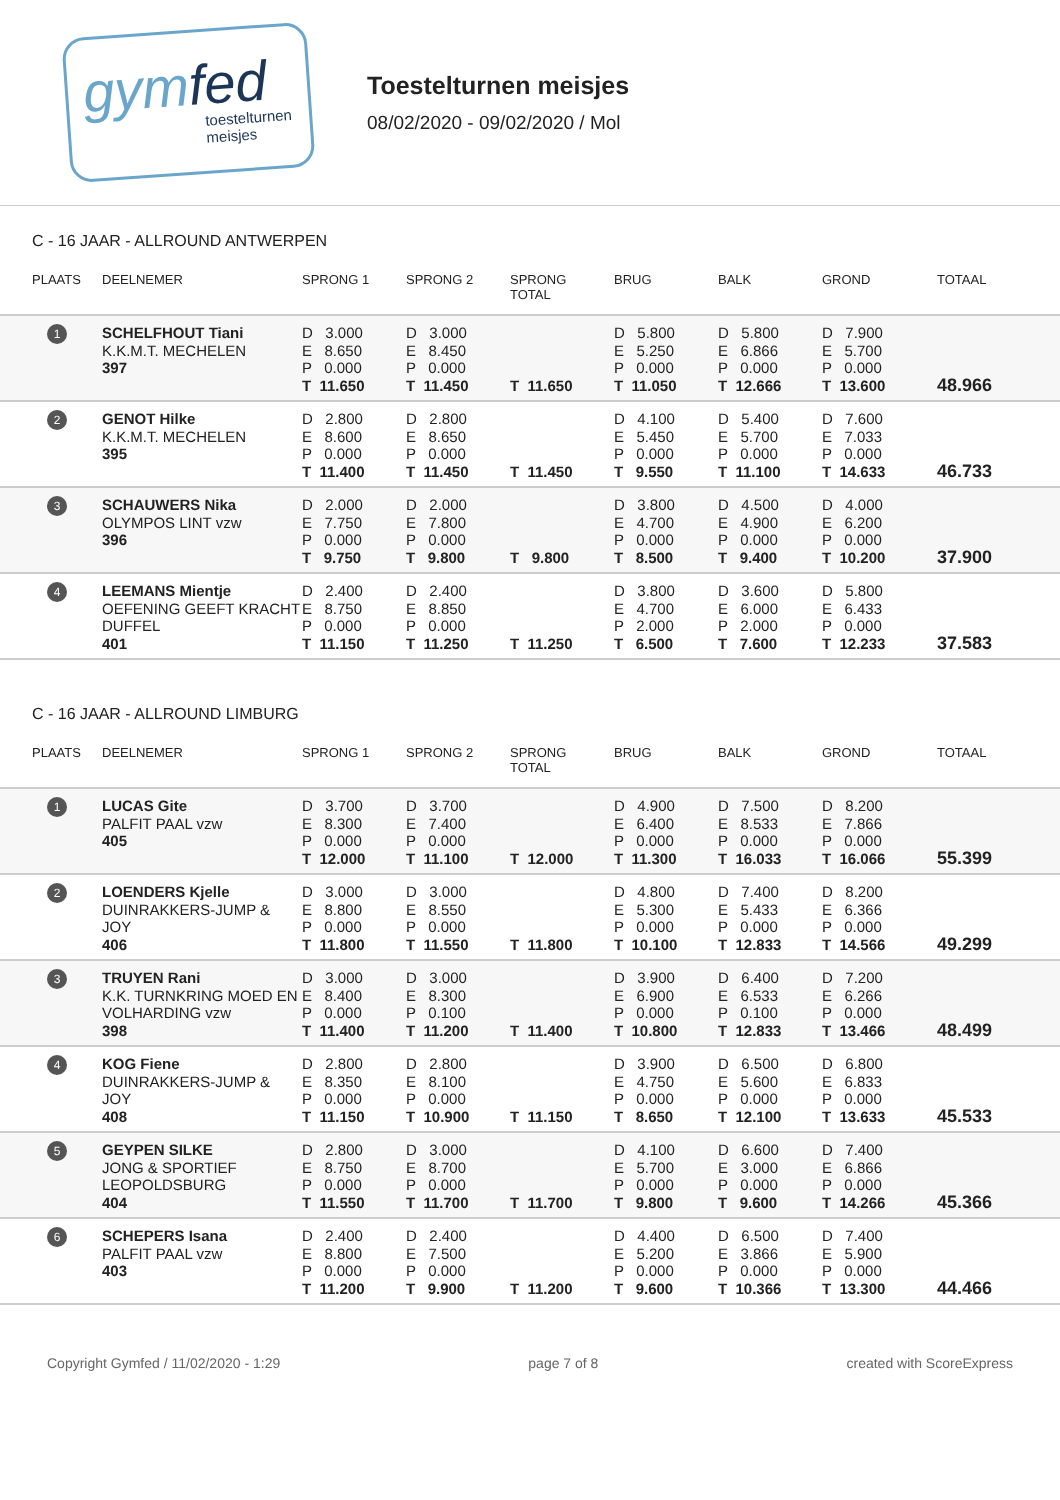gymfed
toestelturnen
meisjes
Toestelturnen meisjes
08/02/2020 - 09/02/2020 / Mol
C - 16 JAAR - ALLROUND ANTWERPEN
| PLAATS | DEELNEMER | SPRONG 1 | SPRONG 2 | SPRONG TOTAL | BRUG | BALK | GROND | TOTAAL |
| --- | --- | --- | --- | --- | --- | --- | --- | --- |
| 1 | SCHELFHOUT Tiani K.K.M.T. MECHELEN 397 | D 3.000 E 8.650 P 0.000 T 11.650 | D 3.000 E 8.450 P 0.000 T 11.450 | T 11.650 | D 5.800 E 5.250 P 0.000 T 11.050 | D 5.800 E 6.866 P 0.000 T 12.666 | D 7.900 E 5.700 P 0.000 T 13.600 | 48.966 |
| 2 | GENOT Hilke K.K.M.T. MECHELEN 395 | D 2.800 E 8.600 P 0.000 T 11.400 | D 2.800 E 8.650 P 0.000 T 11.450 | T 11.450 | D 4.100 E 5.450 P 0.000 T 9.550 | D 5.400 E 5.700 P 0.000 T 11.100 | D 7.600 E 7.033 P 0.000 T 14.633 | 46.733 |
| 3 | SCHAUWERS Nika OLYMPOS LINT vzw 396 | D 2.000 E 7.750 P 0.000 T 9.750 | D 2.000 E 7.800 P 0.000 T 9.800 | T 9.800 | D 3.800 E 4.700 P 0.000 T 8.500 | D 4.500 E 4.900 P 0.000 T 9.400 | D 4.000 E 6.200 P 0.000 T 10.200 | 37.900 |
| 4 | LEEMANS Mientje OEFENING GEEFT KRACHT DUFFEL 401 | D 2.400 E 8.750 P 0.000 T 11.150 | D 2.400 E 8.850 P 0.000 T 11.250 | T 11.250 | D 3.800 E 4.700 P 2.000 T 6.500 | D 3.600 E 6.000 P 2.000 T 7.600 | D 5.800 E 6.433 P 0.000 T 12.233 | 37.583 |
C - 16 JAAR - ALLROUND LIMBURG
| PLAATS | DEELNEMER | SPRONG 1 | SPRONG 2 | SPRONG TOTAL | BRUG | BALK | GROND | TOTAAL |
| --- | --- | --- | --- | --- | --- | --- | --- | --- |
| 1 | LUCAS Gite PALFIT PAAL vzw 405 | D 3.700 E 8.300 P 0.000 T 12.000 | D 3.700 E 7.400 P 0.000 T 11.100 | T 12.000 | D 4.900 E 6.400 P 0.000 T 11.300 | D 7.500 E 8.533 P 0.000 T 16.033 | D 8.200 E 7.866 P 0.000 T 16.066 | 55.399 |
| 2 | LOENDERS Kjelle DUINRAKKERS-JUMP & JOY 406 | D 3.000 E 8.800 P 0.000 T 11.800 | D 3.000 E 8.550 P 0.000 T 11.550 | T 11.800 | D 4.800 E 5.300 P 0.000 T 10.100 | D 7.400 E 5.433 P 0.000 T 12.833 | D 8.200 E 6.366 P 0.000 T 14.566 | 49.299 |
| 3 | TRUYEN Rani K.K. TURNKRING MOED EN VOLHARDING vzw 398 | D 3.000 E 8.400 P 0.000 T 11.400 | D 3.000 E 8.300 P 0.100 T 11.200 | T 11.400 | D 3.900 E 6.900 P 0.000 T 10.800 | D 6.400 E 6.533 P 0.100 T 12.833 | D 7.200 E 6.266 P 0.000 T 13.466 | 48.499 |
| 4 | KOG Fiene DUINRAKKERS-JUMP & JOY 408 | D 2.800 E 8.350 P 0.000 T 11.150 | D 2.800 E 8.100 P 0.000 T 10.900 | T 11.150 | D 3.900 E 4.750 P 0.000 T 8.650 | D 6.500 E 5.600 P 0.000 T 12.100 | D 6.800 E 6.833 P 0.000 T 13.633 | 45.533 |
| 5 | GEYPEN SILKE JONG & SPORTIEF LEOPOLDSBURG 404 | D 2.800 E 8.750 P 0.000 T 11.550 | D 3.000 E 8.700 P 0.000 T 11.700 | T 11.700 | D 4.100 E 5.700 P 0.000 T 9.800 | D 6.600 E 3.000 P 0.000 T 9.600 | D 7.400 E 6.866 P 0.000 T 14.266 | 45.366 |
| 6 | SCHEPERS Isana PALFIT PAAL vzw 403 | D 2.400 E 8.800 P 0.000 T 11.200 | D 2.400 E 7.500 P 0.000 T 9.900 | T 11.200 | D 4.400 E 5.200 P 0.000 T 9.600 | D 6.500 E 3.866 P 0.000 T 10.366 | D 7.400 E 5.900 P 0.000 T 13.300 | 44.466 |
Copyright Gymfed / 11/02/2020 - 1:29 page 7 of 8 created with ScoreExpress